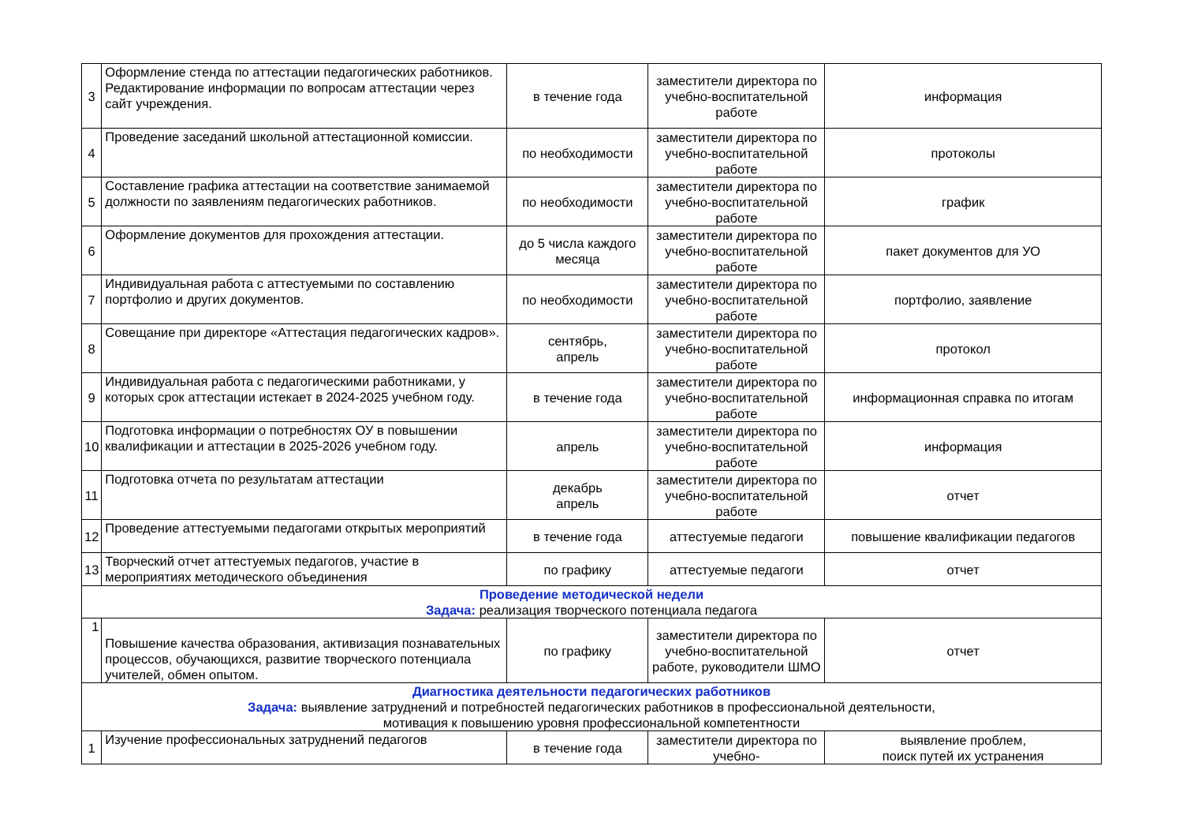| 3 | Оформление стенда по аттестации педагогических работников. Редактирование информации по вопросам аттестации через сайт учреждения. | в течение года | заместители директора по учебно-воспитательной работе | информация |
| 4 | Проведение заседаний школьной аттестационной комиссии. | по необходимости | заместители директора по учебно-воспитательной работе | протоколы |
| 5 | Составление графика аттестации на соответствие занимаемой должности по заявлениям педагогических работников. | по необходимости | заместители директора по учебно-воспитательной работе | график |
| 6 | Оформление документов для прохождения аттестации. | до 5 числа каждого месяца | заместители директора по учебно-воспитательной работе | пакет документов для УО |
| 7 | Индивидуальная работа с аттестуемыми по составлению портфолио и других документов. | по необходимости | заместители директора по учебно-воспитательной работе | портфолио, заявление |
| 8 | Совещание при директоре «Аттестация педагогических кадров». | сентябрь, апрель | заместители директора по учебно-воспитательной работе | протокол |
| 9 | Индивидуальная работа с педагогическими работниками, у которых срок аттестации истекает в 2024-2025 учебном году. | в течение года | заместители директора по учебно-воспитательной работе | информационная справка по итогам |
| 10 | Подготовка информации о потребностях ОУ в повышении квалификации и аттестации в 2025-2026 учебном году. | апрель | заместители директора по учебно-воспитательной работе | информация |
| 11 | Подготовка отчета по результатам аттестации | декабрь апрель | заместители директора по учебно-воспитательной работе | отчет |
| 12 | Проведение аттестуемыми педагогами открытых мероприятий | в течение года | аттестуемые педагоги | повышение квалификации педагогов |
| 13 | Творческий отчет аттестуемых педагогов, участие в мероприятиях методического объединения | по графику | аттестуемые педагоги | отчет |
| Проведение методической недели Задача: реализация творческого потенциала педагога | | | | |
| 1 | Повышение качества образования, активизация познавательных процессов, обучающихся, развитие творческого потенциала учителей, обмен опытом. | по графику | заместители директора по учебно-воспитательной работе, руководители ШМО | отчет |
| Диагностика деятельности педагогических работников Задача: выявление затруднений и потребностей педагогических работников в профессиональной деятельности, мотивация к повышению уровня профессиональной компетентности | | | | |
| 1 | Изучение профессиональных затруднений педагогов | в течение года | заместители директора по учебно- | выявление проблем, поиск путей их устранения |